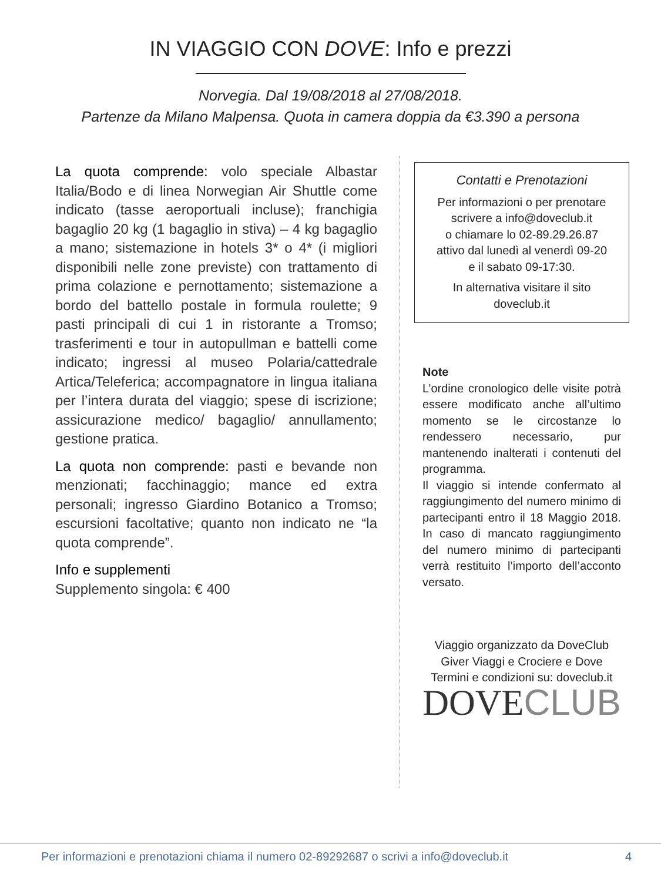IN VIAGGIO CON DOVE: Info e prezzi
Norvegia. Dal 19/08/2018 al 27/08/2018.
Partenze da Milano Malpensa. Quota in camera doppia da €3.390 a persona
La quota comprende: volo speciale Albastar Italia/Bodo e di linea Norwegian Air Shuttle come indicato (tasse aeroportuali incluse); franchigia bagaglio 20 kg (1 bagaglio in stiva) – 4 kg bagaglio a mano; sistemazione in hotels 3* o 4* (i migliori disponibili nelle zone previste) con trattamento di prima colazione e pernottamento; sistemazione a bordo del battello postale in formula roulette; 9 pasti principali di cui 1 in ristorante a Tromso; trasferimenti e tour in autopullman e battelli come indicato; ingressi al museo Polaria/cattedrale Artica/Teleferica; accompagnatore in lingua italiana per l’intera durata del viaggio; spese di iscrizione; assicurazione medico/ bagaglio/ annullamento; gestione pratica.
La quota non comprende: pasti e bevande non menzionati; facchinaggio; mance ed extra personali; ingresso Giardino Botanico a Tromso; escursioni facoltative; quanto non indicato ne “la quota comprende”.
Info e supplementi
Supplemento singola: € 400
Contatti e Prenotazioni
Per informazioni o per prenotare scrivere a info@doveclub.it
o chiamare lo 02-89.29.26.87
attivo dal lunedì al venerdì 09-20
e il sabato 09-17:30.
In alternativa visitare il sito doveclub.it
Note
L’ordine cronologico delle visite potrà essere modificato anche all’ultimo momento se le circostanze lo rendessero necessario, pur mantenendo inalterati i contenuti del programma.
Il viaggio si intende confermato al raggiungimento del numero minimo di partecipanti entro il 18 Maggio 2018. In caso di mancato raggiungimento del numero minimo di partecipanti verrà restituito l’importo dell’acconto versato.
Viaggio organizzato da DoveClub
Giver Viaggi e Crociere e Dove
Termini e condizioni su: doveclub.it
DOVECLUB
Per informazioni e prenotazioni chiama il numero 02-89292687 o scrivi a info@doveclub.it 4